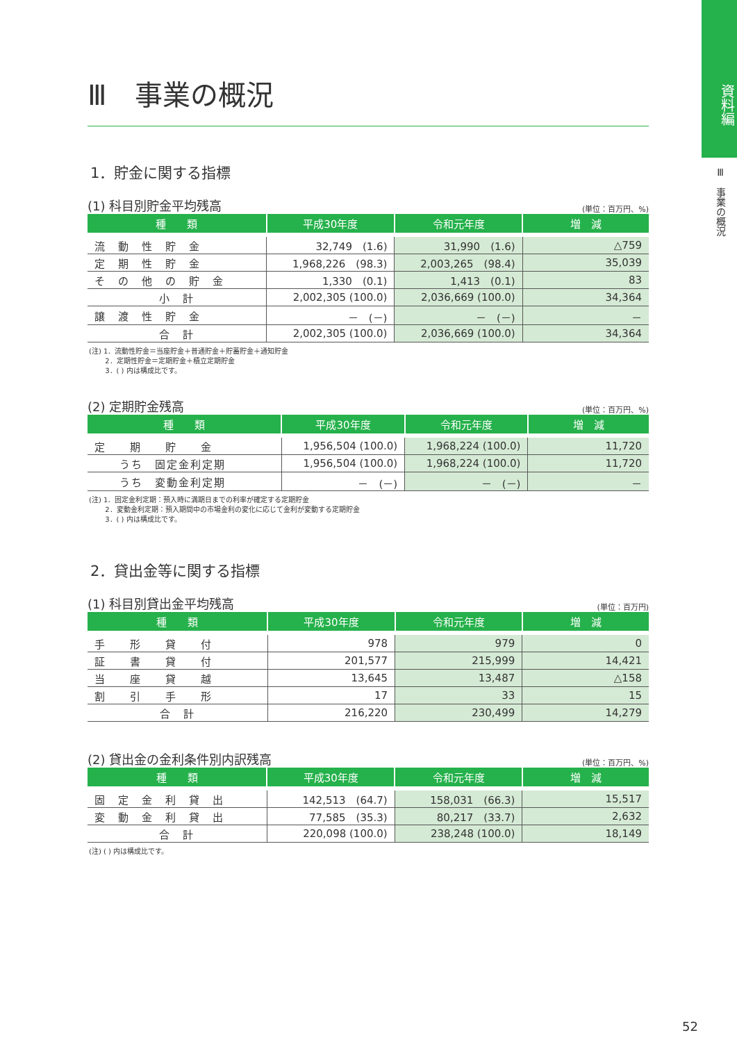資料編
Ⅲ　事業の概況
Ⅲ　事業の概況
1．貯金に関する指標
(1) 科目別貯金平均残高 (単位：百万円、%)
| 種 類 | 平成30年度 | 令和元年度 | 増 減 |
| --- | --- | --- | --- |
| 流 動 性 貯 金 | 32,749 (1.6) | 31,990 (1.6) | △759 |
| 定 期 性 貯 金 | 1,968,226 (98.3) | 2,003,265 (98.4) | 35,039 |
| そ の 他 の 貯 金 | 1,330 (0.1) | 1,413 (0.1) | 83 |
| 小 計 | 2,002,305 (100.0) | 2,036,669 (100.0) | 34,364 |
| 譲 渡 性 貯 金 | － (－) | － (－) | － |
| 合 計 | 2,002,305 (100.0) | 2,036,669 (100.0) | 34,364 |
(注) 1．流動性貯金＝当座貯金＋普通貯金＋貯蓄貯金＋通知貯金
　　 2．定期性貯金＝定期貯金＋積立定期貯金
　　 3．( ) 内は構成比です。
(2) 定期貯金残高 (単位：百万円、%)
| 種 類 | 平成30年度 | 令和元年度 | 増 減 |
| --- | --- | --- | --- |
| 定 期 貯 金 | 1,956,504 (100.0) | 1,968,224 (100.0) | 11,720 |
| うち 固定金利定期 | 1,956,504 (100.0) | 1,968,224 (100.0) | 11,720 |
| うち 変動金利定期 | － (－) | － (－) | － |
(注) 1．固定金利定期：預入時に満期日までの利率が確定する定期貯金
　　 2．変動金利定期：預入期間中の市場金利の変化に応じて金利が変動する定期貯金
　　 3．( ) 内は構成比です。
2．貸出金等に関する指標
(1) 科目別貸出金平均残高 (単位：百万円)
| 種 類 | 平成30年度 | 令和元年度 | 増 減 |
| --- | --- | --- | --- |
| 手 形 貸 付 | 978 | 979 | 0 |
| 証 書 貸 付 | 201,577 | 215,999 | 14,421 |
| 当 座 貸 越 | 13,645 | 13,487 | △158 |
| 割 引 手 形 | 17 | 33 | 15 |
| 合 計 | 216,220 | 230,499 | 14,279 |
(2) 貸出金の金利条件別内訳残高 (単位：百万円、%)
| 種 類 | 平成30年度 | 令和元年度 | 増 減 |
| --- | --- | --- | --- |
| 固 定 金 利 貸 出 | 142,513 (64.7) | 158,031 (66.3) | 15,517 |
| 変 動 金 利 貸 出 | 77,585 (35.3) | 80,217 (33.7) | 2,632 |
| 合 計 | 220,098 (100.0) | 238,248 (100.0) | 18,149 |
(注) ( ) 内は構成比です。
52